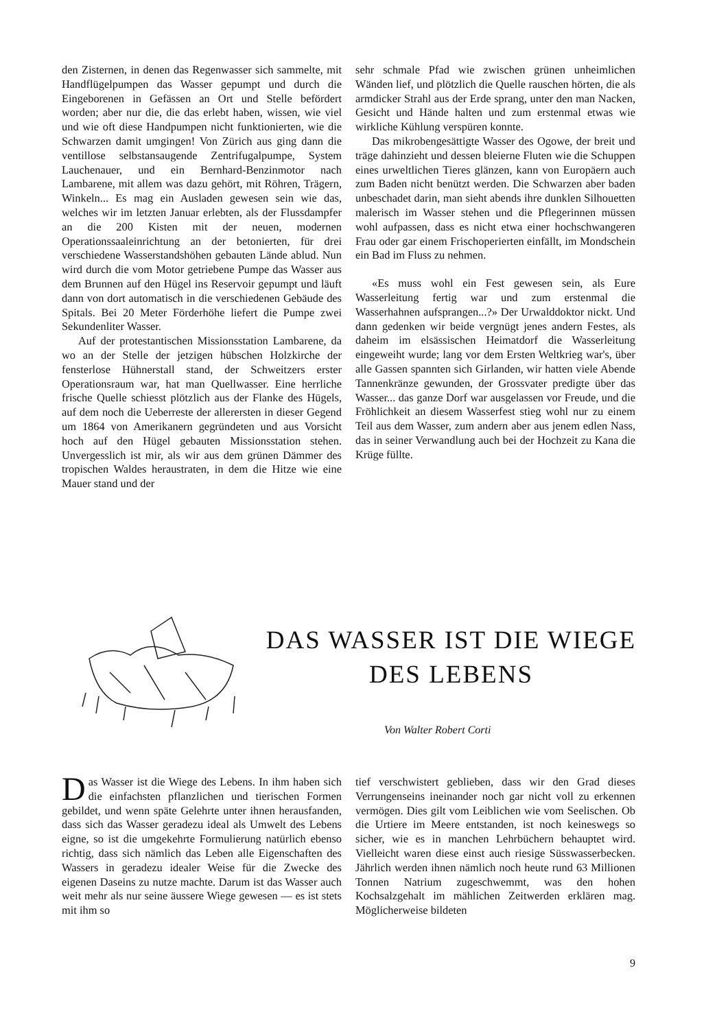den Zisternen, in denen das Regenwasser sich sammelte, mit Handflügelpumpen das Wasser gepumpt und durch die Eingeborenen in Gefässen an Ort und Stelle befördert worden; aber nur die, die das erlebt haben, wissen, wie viel und wie oft diese Handpumpen nicht funktionierten, wie die Schwarzen damit umgingen! Von Zürich aus ging dann die ventillose selbstansaugende Zentrifugalpumpe, System Lauchenauer, und ein Bernhard-Benzinmotor nach Lambarene, mit allem was dazu gehört, mit Röhren, Trägern, Winkeln... Es mag ein Ausladen gewesen sein wie das, welches wir im letzten Januar erlebten, als der Flussdampfer an die 200 Kisten mit der neuen, modernen Operationssaaleinrichtung an der betonierten, für drei verschiedene Wasserstandshöhen gebauten Lände ablud. Nun wird durch die vom Motor getriebene Pumpe das Wasser aus dem Brunnen auf den Hügel ins Reservoir gepumpt und läuft dann von dort automatisch in die verschiedenen Gebäude des Spitals. Bei 20 Meter Förderhöhe liefert die Pumpe zwei Sekundenliter Wasser.
Auf der protestantischen Missionsstation Lambarene, da wo an der Stelle der jetzigen hübschen Holzkirche der fensterlose Hühnerstall stand, der Schweitzers erster Operationsraum war, hat man Quellwasser. Eine herrliche frische Quelle schiesst plötzlich aus der Flanke des Hügels, auf dem noch die Ueberreste der allerersten in dieser Gegend um 1864 von Amerikanern gegründeten und aus Vorsicht hoch auf den Hügel gebauten Missionsstation stehen. Unvergesslich ist mir, als wir aus dem grünen Dämmer des tropischen Waldes heraustraten, in dem die Hitze wie eine Mauer stand und der
sehr schmale Pfad wie zwischen grünen unheimlichen Wänden lief, und plötzlich die Quelle rauschen hörten, die als armdicker Strahl aus der Erde sprang, unter den man Nacken, Gesicht und Hände halten und zum erstenmal etwas wie wirkliche Kühlung verspüren konnte.
Das mikrobengesättigte Wasser des Ogowe, der breit und träge dahinzieht und dessen bleierne Fluten wie die Schuppen eines urweltlichen Tieres glänzen, kann von Europäern auch zum Baden nicht benützt werden. Die Schwarzen aber baden unbeschadet darin, man sieht abends ihre dunklen Silhouetten malerisch im Wasser stehen und die Pflegerinnen müssen wohl aufpassen, dass es nicht etwa einer hochschwangeren Frau oder gar einem Frischoperierten einfällt, im Mondschein ein Bad im Fluss zu nehmen.
«Es muss wohl ein Fest gewesen sein, als Eure Wasserleitung fertig war und zum erstenmal die Wasserhahnen aufsprangen...?» Der Urwalddoktor nickt. Und dann gedenken wir beide vergnügt jenes andern Festes, als daheim im elsässischen Heimatdorf die Wasserleitung eingeweiht wurde; lang vor dem Ersten Weltkrieg war's, über alle Gassen spannten sich Girlanden, wir hatten viele Abende Tannenkränze gewunden, der Grossvater predigte über das Wasser... das ganze Dorf war ausgelassen vor Freude, und die Fröhlichkeit an diesem Wasserfest stieg wohl nur zu einem Teil aus dem Wasser, zum andern aber aus jenem edlen Nass, das in seiner Verwandlung auch bei der Hochzeit zu Kana die Krüge füllte.
DAS WASSER IST DIE WIEGE
DES LEBENS
Von Walter Robert Corti
Das Wasser ist die Wiege des Lebens. In ihm haben sich die einfachsten pflanzlichen und tierischen Formen gebildet, und wenn späte Gelehrte unter ihnen herausfanden, dass sich das Wasser geradezu ideal als Umwelt des Lebens eigne, so ist die umgekehrte Formulierung natürlich ebenso richtig, dass sich nämlich das Leben alle Eigenschaften des Wassers in geradezu idealer Weise für die Zwecke des eigenen Daseins zu nutze machte. Darum ist das Wasser auch weit mehr als nur seine äussere Wiege gewesen — es ist stets mit ihm so
tief verschwistert geblieben, dass wir den Grad dieses Verrungenseins ineinander noch gar nicht voll zu erkennen vermögen. Dies gilt vom Leiblichen wie vom Seelischen. Ob die Urtiere im Meere entstanden, ist noch keineswegs so sicher, wie es in manchen Lehrbüchern behauptet wird. Vielleicht waren diese einst auch riesige Süsswasserbecken. Jährlich werden ihnen nämlich noch heute rund 63 Millionen Tonnen Natrium zugeschwemmt, was den hohen Kochsalzgehalt im mählichen Zeitwerden erklären mag. Möglicherweise bildeten
9